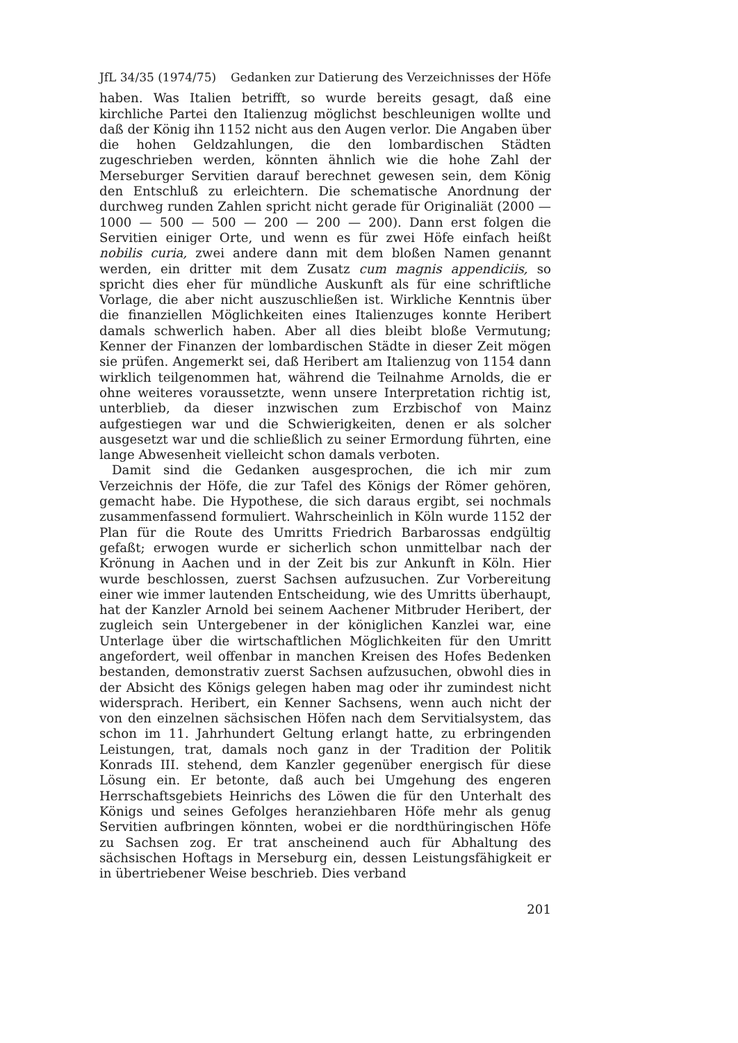JfL 34/35 (1974/75) Gedanken zur Datierung des Verzeichnisses der Höfe
haben. Was Italien betrifft, so wurde bereits gesagt, daß eine kirchliche Partei den Italienzug möglichst beschleunigen wollte und daß der König ihn 1152 nicht aus den Augen verlor. Die Angaben über die hohen Geldzahlungen, die den lombardischen Städten zugeschrieben werden, könnten ähnlich wie die hohe Zahl der Merseburger Servitien darauf berechnet gewesen sein, dem König den Entschluß zu erleichtern. Die schematische Anordnung der durchweg runden Zahlen spricht nicht gerade für Originaliät (2000 — 1000 — 500 — 500 — 200 — 200 — 200). Dann erst folgen die Servitien einiger Orte, und wenn es für zwei Höfe einfach heißt nobilis curia, zwei andere dann mit dem bloßen Namen genannt werden, ein dritter mit dem Zusatz cum magnis appendiciis, so spricht dies eher für mündliche Auskunft als für eine schriftliche Vorlage, die aber nicht auszuschließen ist. Wirkliche Kenntnis über die finanziellen Möglichkeiten eines Italienzuges konnte Heribert damals schwerlich haben. Aber all dies bleibt bloße Vermutung; Kenner der Finanzen der lombardischen Städte in dieser Zeit mögen sie prüfen. Angemerkt sei, daß Heribert am Italienzug von 1154 dann wirklich teilgenommen hat, während die Teilnahme Arnolds, die er ohne weiteres voraussetzte, wenn unsere Interpretation richtig ist, unterblieb, da dieser inzwischen zum Erzbischof von Mainz aufgestiegen war und die Schwierigkeiten, denen er als solcher ausgesetzt war und die schließlich zu seiner Ermordung führten, eine lange Abwesenheit vielleicht schon damals verboten.
Damit sind die Gedanken ausgesprochen, die ich mir zum Verzeichnis der Höfe, die zur Tafel des Königs der Römer gehören, gemacht habe. Die Hypothese, die sich daraus ergibt, sei nochmals zusammenfassend formuliert. Wahrscheinlich in Köln wurde 1152 der Plan für die Route des Umritts Friedrich Barbarossas endgültig gefaßt; erwogen wurde er sicherlich schon unmittelbar nach der Krönung in Aachen und in der Zeit bis zur Ankunft in Köln. Hier wurde beschlossen, zuerst Sachsen aufzusuchen. Zur Vorbereitung einer wie immer lautenden Entscheidung, wie des Umritts überhaupt, hat der Kanzler Arnold bei seinem Aachener Mitbruder Heribert, der zugleich sein Untergebener in der königlichen Kanzlei war, eine Unterlage über die wirtschaftlichen Möglichkeiten für den Umritt angefordert, weil offenbar in manchen Kreisen des Hofes Bedenken bestanden, demonstrativ zuerst Sachsen aufzusuchen, obwohl dies in der Absicht des Königs gelegen haben mag oder ihr zumindest nicht widersprach. Heribert, ein Kenner Sachsens, wenn auch nicht der von den einzelnen sächsischen Höfen nach dem Servitialsystem, das schon im 11. Jahrhundert Geltung erlangt hatte, zu erbringenden Leistungen, trat, damals noch ganz in der Tradition der Politik Konrads III. stehend, dem Kanzler gegenüber energisch für diese Lösung ein. Er betonte, daß auch bei Umgehung des engeren Herrschaftsgebiets Heinrichs des Löwen die für den Unterhalt des Königs und seines Gefolges heranziehbaren Höfe mehr als genug Servitien aufbringen könnten, wobei er die nordthüringischen Höfe zu Sachsen zog. Er trat anscheinend auch für Abhaltung des sächsischen Hoftags in Merseburg ein, dessen Leistungsfähigkeit er in übertriebener Weise beschrieb. Dies verband
201